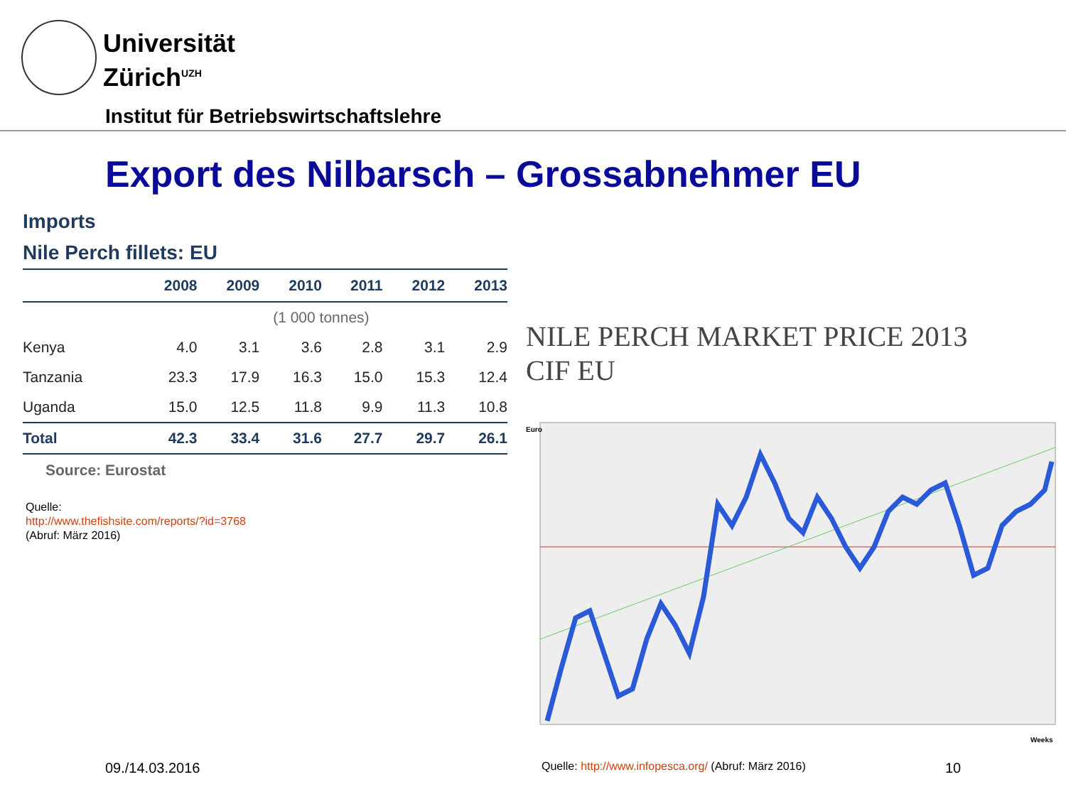Universität
Zürich<sup>UZH</sup>
Institut für Betriebswirtschaftslehre
Export des Nilbarsch – Grossabnehmer EU
Imports
Nile Perch fillets: EU
| | 2008 | 2009 | 2010 | 2011 | 2012 | 2013 |
| --- | --- | --- | --- | --- | --- | --- |
| | (1 000 tonnes) | | | | | |
| Kenya | 4.0 | 3.1 | 3.6 | 2.8 | 3.1 | 2.9 |
| Tanzania | 23.3 | 17.9 | 16.3 | 15.0 | 15.3 | 12.4 |
| Uganda | 15.0 | 12.5 | 11.8 | 9.9 | 11.3 | 10.8 |
| Total | 42.3 | 33.4 | 31.6 | 27.7 | 29.7 | 26.1 |
Source: Eurostat
Quelle:
http://www.thefishsite.com/reports/?id=3768
(Abruf: März 2016)
NILE PERCH MARKET PRICE 2013
CIF EU
Euro
Weeks
09./14.03.2016
Quelle: http://www.infopesca.org/ (Abruf: März 2016)
10